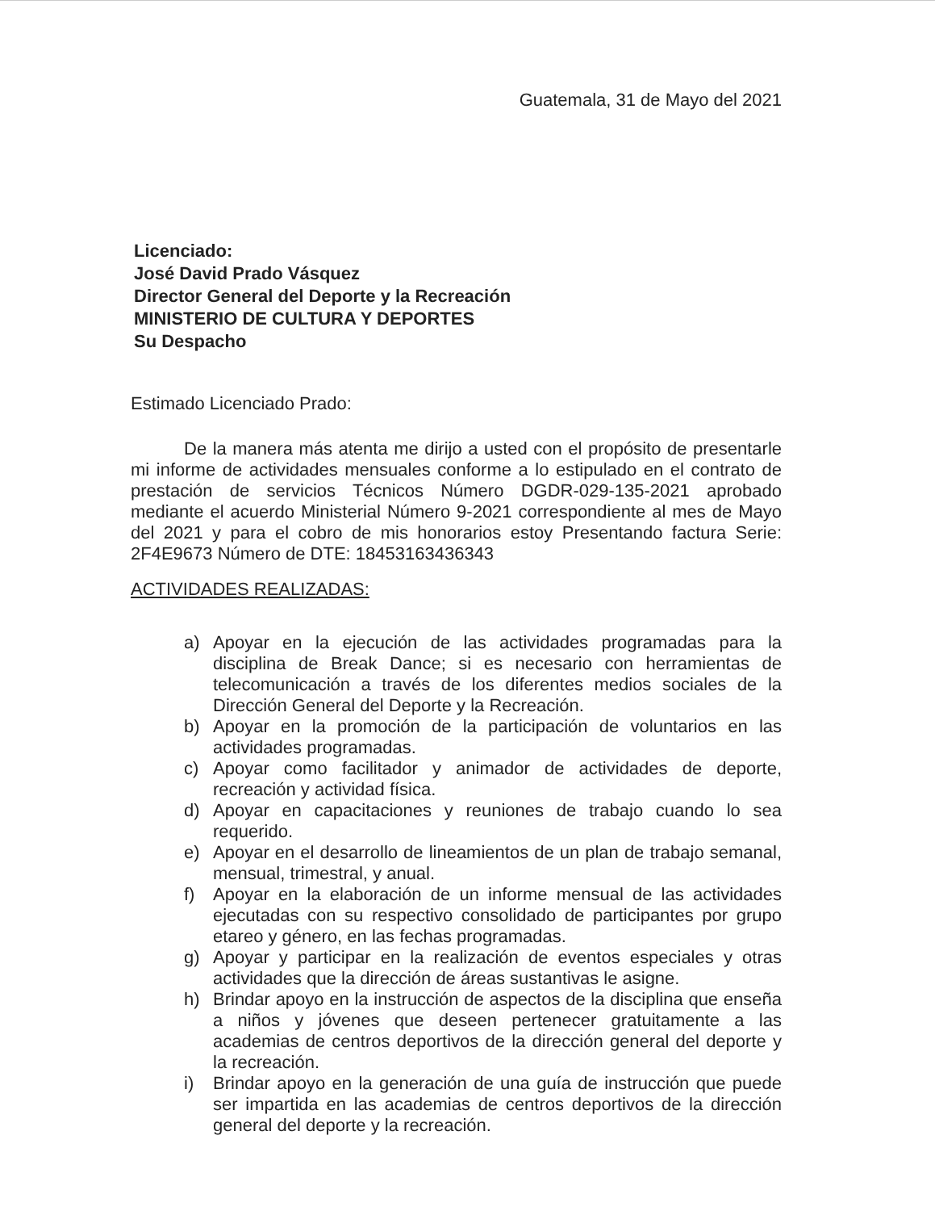Guatemala, 31 de Mayo del 2021
Licenciado:
José David Prado Vásquez
Director General del Deporte y la Recreación
MINISTERIO DE CULTURA Y DEPORTES
Su Despacho
Estimado Licenciado Prado:
De la manera más atenta me dirijo a usted con el propósito de presentarle mi informe de actividades mensuales conforme a lo estipulado en el contrato de prestación de servicios Técnicos Número DGDR-029-135-2021 aprobado mediante el acuerdo Ministerial Número 9-2021 correspondiente al mes de Mayo del 2021 y para el cobro de mis honorarios estoy Presentando factura Serie: 2F4E9673 Número de DTE: 18453163436343
ACTIVIDADES REALIZADAS:
a) Apoyar en la ejecución de las actividades programadas para la disciplina de Break Dance; si es necesario con herramientas de telecomunicación a través de los diferentes medios sociales de la Dirección General del Deporte y la Recreación.
b) Apoyar en la promoción de la participación de voluntarios en las actividades programadas.
c) Apoyar como facilitador y animador de actividades de deporte, recreación y actividad física.
d) Apoyar en capacitaciones y reuniones de trabajo cuando lo sea requerido.
e) Apoyar en el desarrollo de lineamientos de un plan de trabajo semanal, mensual, trimestral, y anual.
f) Apoyar en la elaboración de un informe mensual de las actividades ejecutadas con su respectivo consolidado de participantes por grupo etareo y género, en las fechas programadas.
g) Apoyar y participar en la realización de eventos especiales y otras actividades que la dirección de áreas sustantivas le asigne.
h) Brindar apoyo en la instrucción de aspectos de la disciplina que enseña a niños y jóvenes que deseen pertenecer gratuitamente a las academias de centros deportivos de la dirección general del deporte y la recreación.
i) Brindar apoyo en la generación de una guía de instrucción que puede ser impartida en las academias de centros deportivos de la dirección general del deporte y la recreación.